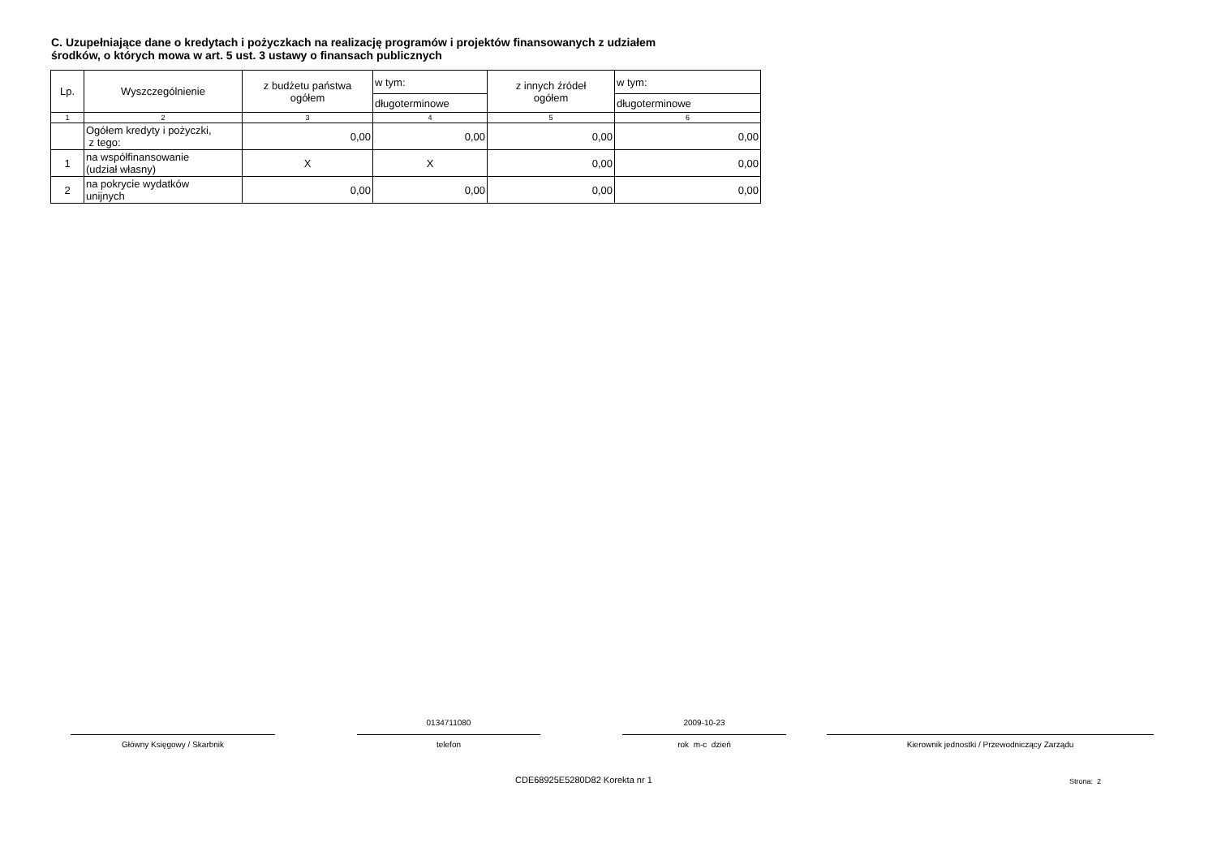C. Uzupełniające dane o kredytach i pożyczkach na realizację programów i projektów finansowanych z udziałem
środków, o których mowa w art. 5 ust. 3 ustawy o finansach publicznych
| Lp. | Wyszczególnienie | z budżetu państwa ogółem | w tym: | z innych źródeł ogółem | w tym: |
| --- | --- | --- | --- | --- | --- |
| | | | długoterminowe | | długoterminowe |
| 1 | 2 | 3 | 4 | 5 | 6 |
| | Ogółem kredyty i pożyczki, z tego: | 0,00 | 0,00 | 0,00 | 0,00 |
| 1 | na współfinansowanie (udział własny) | X | X | 0,00 | 0,00 |
| 2 | na pokrycie wydatków unijnych | 0,00 | 0,00 | 0,00 | 0,00 |
Główny Księgowy / Skarbnik
0134711080
telefon
2009-10-23
rok m-c dzień
Kierownik jednostki / Przewodniczący Zarządu
CDE68925E5280D82 Korekta nr 1 Strona: 2